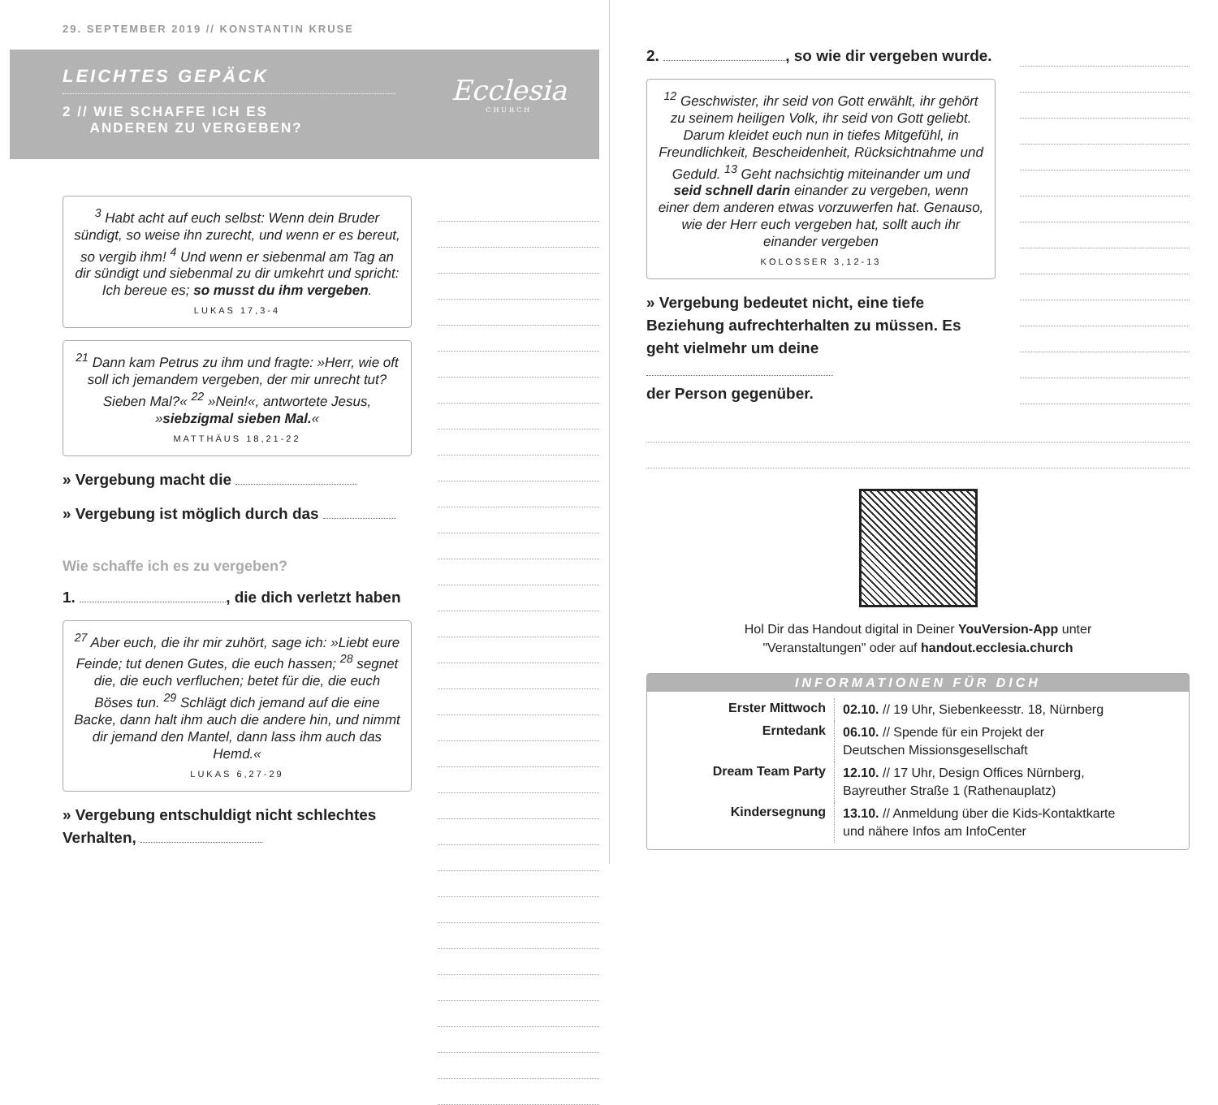29. SEPTEMBER 2019 // KONSTANTIN KRUSE
LEICHTES GEPÄCK
2 // WIE SCHAFFE ICH ES
ANDEREN ZU VERGEBEN?
Ecclesia
CHURCH
<sup>3</sup> Habt acht auf euch selbst: Wenn dein Bruder sündigt, so weise ihn zurecht, und wenn er es bereut, so vergib ihm! <sup>4</sup> Und wenn er siebenmal am Tag an dir sündigt und siebenmal zu dir umkehrt und spricht: Ich bereue es; so musst du ihm vergeben.
LUKAS 17,3-4
<sup>21</sup> Dann kam Petrus zu ihm und fragte: »Herr, wie oft soll ich jemandem vergeben, der mir unrecht tut? Sieben Mal?« <sup>22</sup> »Nein!«, antwortete Jesus, »siebzigmal sieben Mal.«
MATTHÄUS 18,21-22
» Vergebung macht die
» Vergebung ist möglich durch das
Wie schaffe ich es zu vergeben?
1. , die dich verletzt haben
<sup>27</sup> Aber euch, die ihr mir zuhört, sage ich: »Liebt eure Feinde; tut denen Gutes, die euch hassen; <sup>28</sup> segnet die, die euch verfluchen; betet für die, die euch Böses tun. <sup>29</sup> Schlägt dich jemand auf die eine Backe, dann halt ihm auch die andere hin, und nimmt dir jemand den Mantel, dann lass ihm auch das Hemd.«
LUKAS 6,27-29
» Vergebung entschuldigt nicht schlechtes Verhalten,
2. , so wie dir vergeben wurde.
<sup>12</sup> Geschwister, ihr seid von Gott erwählt, ihr gehört zu seinem heiligen Volk, ihr seid von Gott geliebt. Darum kleidet euch nun in tiefes Mitgefühl, in Freundlichkeit, Bescheidenheit, Rücksichtnahme und Geduld. <sup>13</sup> Geht nachsichtig miteinander um und seid schnell darin einander zu vergeben, wenn einer dem anderen etwas vorzuwerfen hat. Genauso, wie der Herr euch vergeben hat, sollt auch ihr einander vergeben
KOLOSSER 3,12-13
» Vergebung bedeutet nicht, eine tiefe Beziehung aufrechterhalten zu müssen. Es geht vielmehr um deine
der Person gegenüber.
Hol Dir das Handout digital in Deiner YouVersion-App unter
"Veranstaltungen" oder auf handout.ecclesia.church
INFORMATIONEN FÜR DICH
| Erster Mittwoch | 02.10. // 19 Uhr, Siebenkeesstr. 18, Nürnberg |
| Erntedank | 06.10. // Spende für ein Projekt der Deutschen Missionsgesellschaft |
| Dream Team Party | 12.10. // 17 Uhr, Design Offices Nürnberg, Bayreuther Straße 1 (Rathenauplatz) |
| Kindersegnung | 13.10. // Anmeldung über die Kids-Kontaktkarte und nähere Infos am InfoCenter |